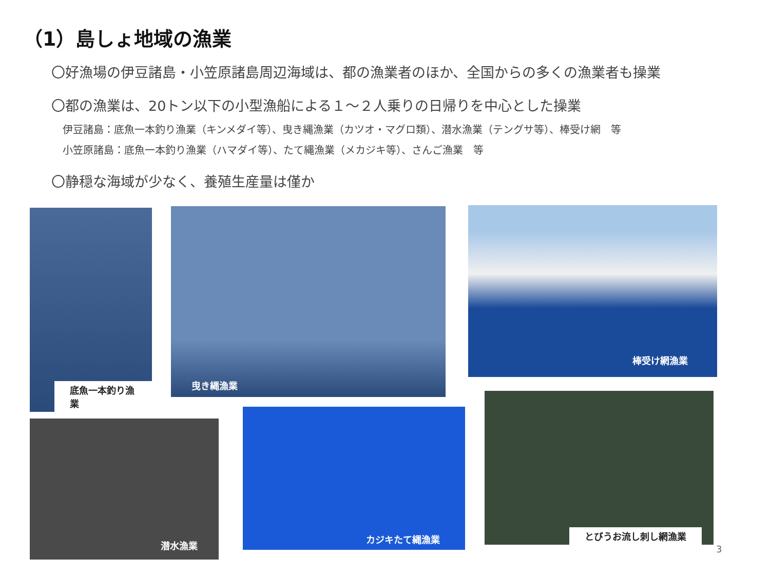（1）島しょ地域の漁業
〇好漁場の伊豆諸島・小笠原諸島周辺海域は、都の漁業者のほか、全国からの多くの漁業者も操業
〇都の漁業は、20トン以下の小型漁船による１～２人乗りの日帰りを中心とした操業
伊豆諸島：底魚一本釣り漁業（キンメダイ等）、曳き縄漁業（カツオ・マグロ類）、潜水漁業（テングサ等）、棒受け網　等
小笠原諸島：底魚一本釣り漁業（ハマダイ等）、たて縄漁業（メカジキ等）、さんご漁業　等
〇静穏な海域が少なく、養殖生産量は僅か
底魚一本釣り漁業 曳き縄漁業 棒受け網漁業
潜水漁業
カジキたて縄漁業
とびうお流し刺し網漁業
3